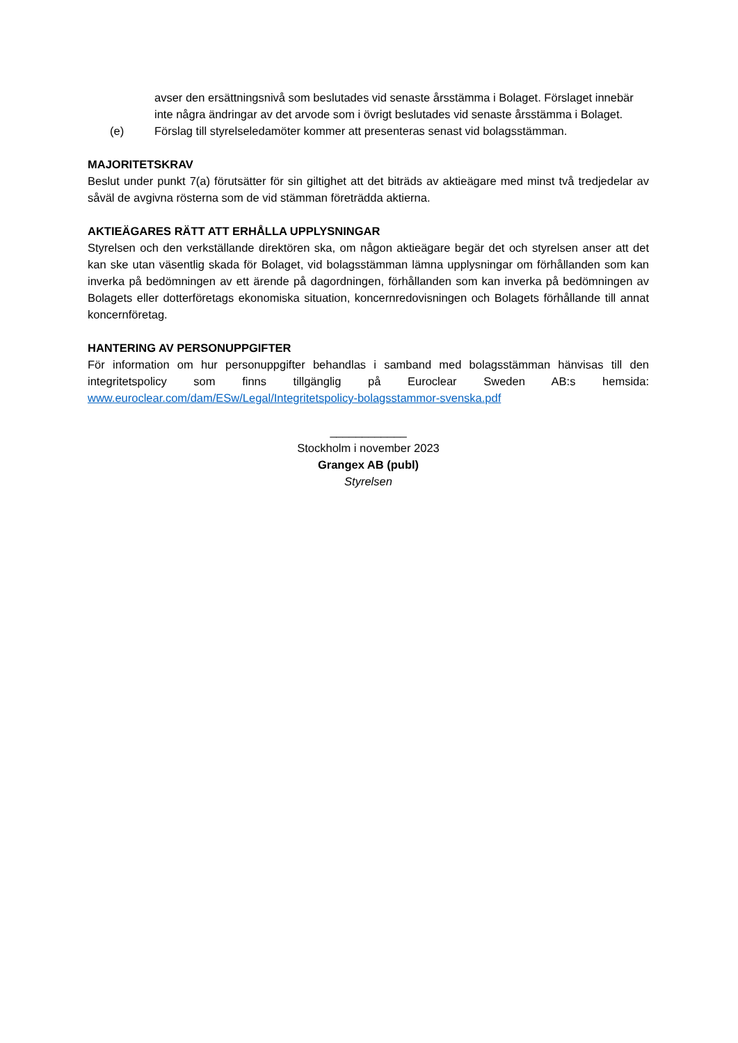avser den ersättningsnivå som beslutades vid senaste årsstämma i Bolaget. Förslaget innebär inte några ändringar av det arvode som i övrigt beslutades vid senaste årsstämma i Bolaget.
(e) Förslag till styrelseledamöter kommer att presenteras senast vid bolagsstämman.
MAJORITETSKRAV
Beslut under punkt 7(a) förutsätter för sin giltighet att det biträds av aktieägare med minst två tredjedelar av såväl de avgivna rösterna som de vid stämman företrädda aktierna.
AKTIEÄGARES RÄTT ATT ERHÅLLA UPPLYSNINGAR
Styrelsen och den verkställande direktören ska, om någon aktieägare begär det och styrelsen anser att det kan ske utan väsentlig skada för Bolaget, vid bolagsstämman lämna upplysningar om förhållanden som kan inverka på bedömningen av ett ärende på dagordningen, förhållanden som kan inverka på bedömningen av Bolagets eller dotterföretags ekonomiska situation, koncernredovisningen och Bolagets förhållande till annat koncernföretag.
HANTERING AV PERSONUPPGIFTER
För information om hur personuppgifter behandlas i samband med bolagsstämman hänvisas till den integritetspolicy som finns tillgänglig på Euroclear Sweden AB:s hemsida: www.euroclear.com/dam/ESw/Legal/Integritetspolicy-bolagsstammor-svenska.pdf
____________
Stockholm i november 2023
Grangex AB (publ)
Styrelsen